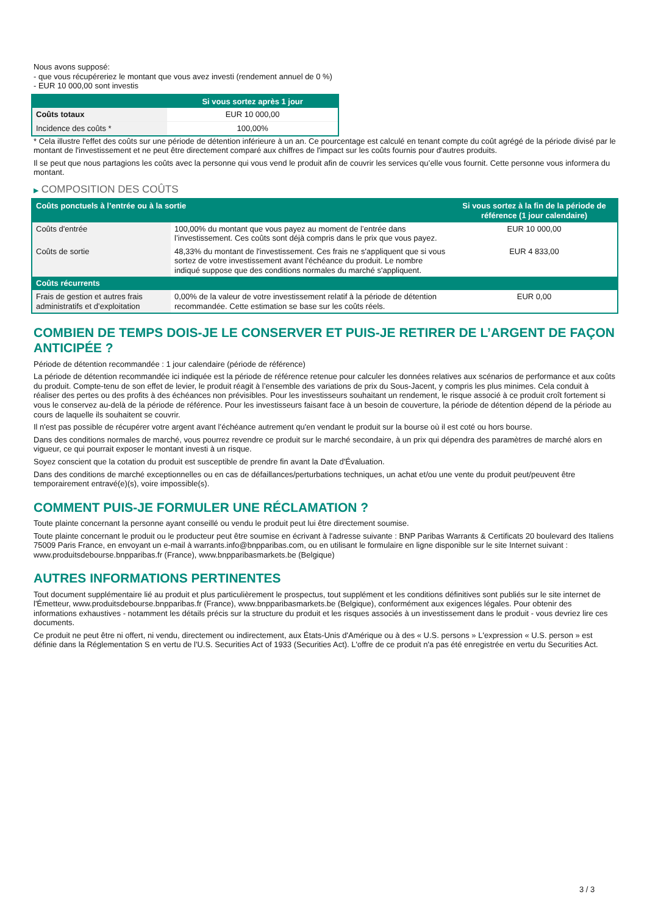Nous avons supposé:
- que vous récupéreriez le montant que vous avez investi (rendement annuel de 0 %)
- EUR 10 000,00 sont investis
| | Si vous sortez après 1 jour |
| --- | --- |
| Coûts totaux | EUR 10 000,00 |
| Incidence des coûts * | 100,00% |
* Cela illustre l'effet des coûts sur une période de détention inférieure à un an. Ce pourcentage est calculé en tenant compte du coût agrégé de la période divisé par le montant de l'investissement et ne peut être directement comparé aux chiffres de l'impact sur les coûts fournis pour d'autres produits.
Il se peut que nous partagions les coûts avec la personne qui vous vend le produit afin de couvrir les services qu’elle vous fournit. Cette personne vous informera du montant.
▶ COMPOSITION DES COÛTS
| Coûts ponctuels à l’entrée ou à la sortie | | Si vous sortez à la fin de la période de référence (1 jour calendaire) |
| --- | --- | --- |
| Coûts d'entrée | 100,00% du montant que vous payez au moment de l’entrée dans l’investissement. Ces coûts sont déjà compris dans le prix que vous payez. | EUR 10 000,00 |
| Coûts de sortie | 48,33% du montant de l'investissement. Ces frais ne s'appliquent que si vous sortez de votre investissement avant l'échéance du produit. Le nombre indiqué suppose que des conditions normales du marché s'appliquent. | EUR 4 833,00 |
| Coûts récurrents | | |
| Frais de gestion et autres frais administratifs et d’exploitation | 0,00% de la valeur de votre investissement relatif à la période de détention recommandée. Cette estimation se base sur les coûts réels. | EUR 0,00 |
COMBIEN DE TEMPS DOIS-JE LE CONSERVER ET PUIS-JE RETIRER DE L’ARGENT DE FAÇON ANTICIPÉE ?
Période de détention recommandée : 1 jour calendaire (période de référence)
La période de détention recommandée ici indiquée est la période de référence retenue pour calculer les données relatives aux scénarios de performance et aux coûts du produit. Compte-tenu de son effet de levier, le produit réagit à l’ensemble des variations de prix du Sous-Jacent, y compris les plus minimes. Cela conduit à réaliser des pertes ou des profits à des échéances non prévisibles. Pour les investisseurs souhaitant un rendement, le risque associé à ce produit croît fortement si vous le conservez au-delà de la période de référence. Pour les investisseurs faisant face à un besoin de couverture, la période de détention dépend de la période au cours de laquelle ils souhaitent se couvrir.
Il n'est pas possible de récupérer votre argent avant l’échéance autrement qu'en vendant le produit sur la bourse où il est coté ou hors bourse.
Dans des conditions normales de marché, vous pourrez revendre ce produit sur le marché secondaire, à un prix qui dépendra des paramètres de marché alors en vigueur, ce qui pourrait exposer le montant investi à un risque.
Soyez conscient que la cotation du produit est susceptible de prendre fin avant la Date d'Évaluation.
Dans des conditions de marché exceptionnelles ou en cas de défaillances/perturbations techniques, un achat et/ou une vente du produit peut/peuvent être temporairement entravé(e)(s), voire impossible(s).
COMMENT PUIS-JE FORMULER UNE RÉCLAMATION ?
Toute plainte concernant la personne ayant conseillé ou vendu le produit peut lui être directement soumise.
Toute plainte concernant le produit ou le producteur peut être soumise en écrivant à l'adresse suivante : BNP Paribas Warrants & Certificats 20 boulevard des Italiens 75009 Paris France, en envoyant un e-mail à warrants.info@bnpparibas.com, ou en utilisant le formulaire en ligne disponible sur le site Internet suivant : www.produitsdebourse.bnpparibas.fr (France), www.bnpparibasmarkets.be (Belgique)
AUTRES INFORMATIONS PERTINENTES
Tout document supplémentaire lié au produit et plus particulièrement le prospectus, tout supplément et les conditions définitives sont publiés sur le site internet de l'Émetteur, www.produitsdebourse.bnpparibas.fr (France), www.bnpparibasmarkets.be (Belgique), conformément aux exigences légales. Pour obtenir des informations exhaustives - notamment les détails précis sur la structure du produit et les risques associés à un investissement dans le produit - vous devriez lire ces documents.
Ce produit ne peut être ni offert, ni vendu, directement ou indirectement, aux États-Unis d'Amérique ou à des « U.S. persons » L'expression « U.S. person » est définie dans la Réglementation S en vertu de l'U.S. Securities Act of 1933 (Securities Act). L'offre de ce produit n'a pas été enregistrée en vertu du Securities Act.
3 / 3